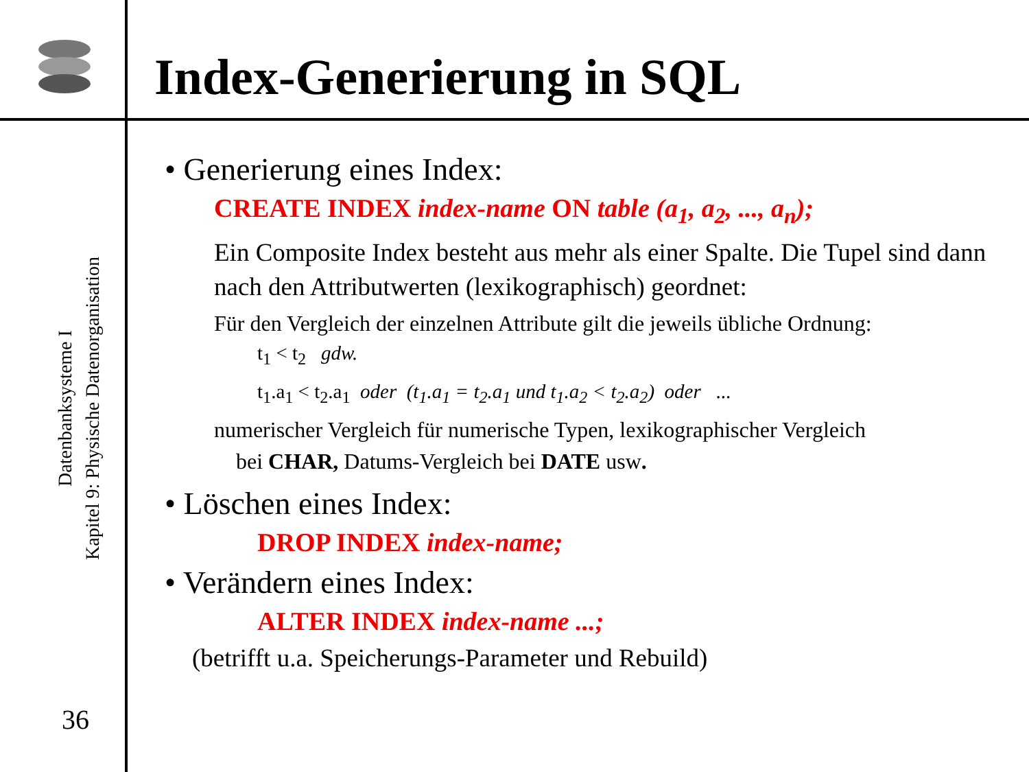Datenbanksysteme I
Kapitel 9: Physische Datenorganisation
36
Index-Generierung in SQL
• Generierung eines Index:
CREATE INDEX index-name ON table (a<sub>1</sub>, a<sub>2</sub>, ..., a<sub>n</sub>);
Ein Composite Index besteht aus mehr als einer Spalte. Die Tupel sind dann nach den Attributwerten (lexikographisch) geordnet:
Für den Vergleich der einzelnen Attribute gilt die jeweils übliche Ordnung:
t<sub>1</sub> < t<sub>2</sub> gdw.
t<sub>1</sub>.a<sub>1</sub> < t<sub>2</sub>.a<sub>1</sub> oder (t<sub>1</sub>.a<sub>1</sub> = t<sub>2</sub>.a<sub>1</sub> und t<sub>1</sub>.a<sub>2</sub> < t<sub>2</sub>.a<sub>2</sub>) oder ...
numerischer Vergleich für numerische Typen, lexikographischer Vergleich
bei CHAR, Datums-Vergleich bei DATE usw.
• Löschen eines Index:
DROP INDEX index-name;
• Verändern eines Index:
ALTER INDEX index-name ...;
(betrifft u.a. Speicherungs-Parameter und Rebuild)